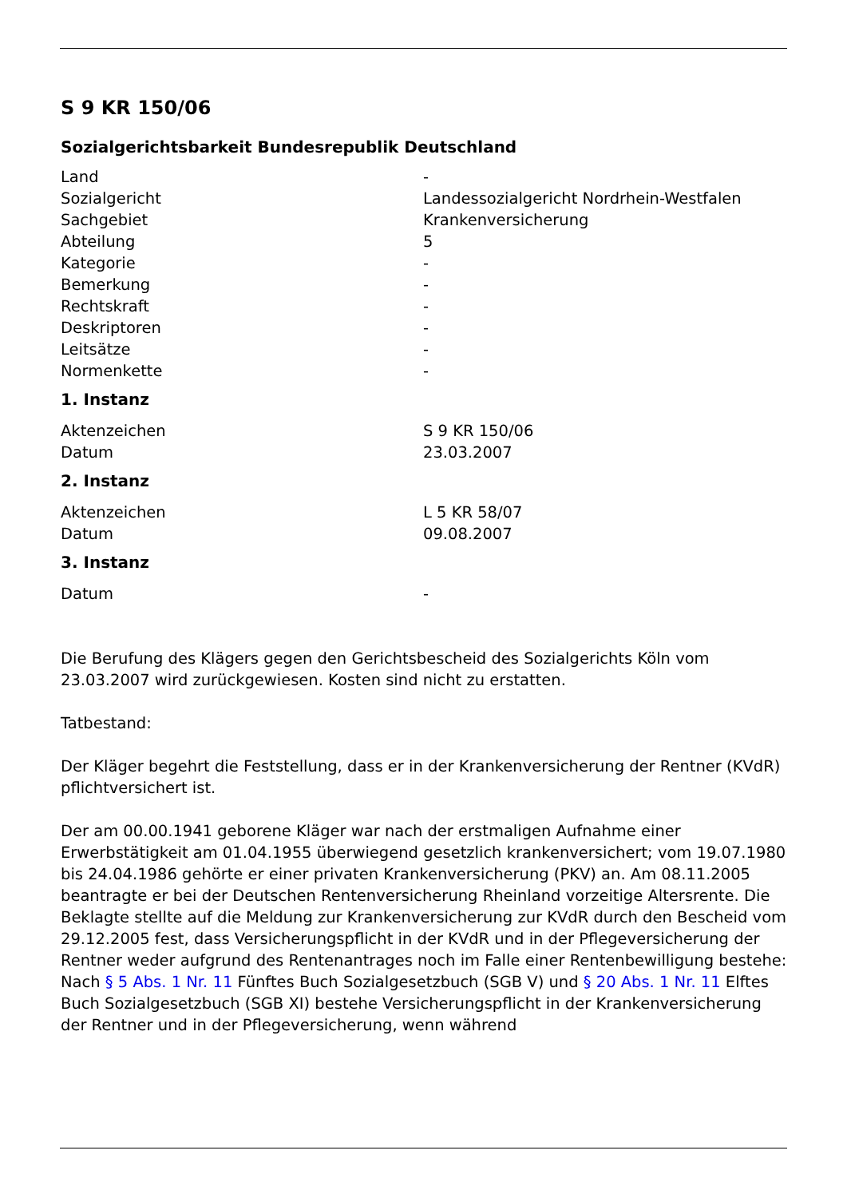S 9 KR 150/06
Sozialgerichtsbarkeit Bundesrepublik Deutschland
| Land | - |
| Sozialgericht | Landessozialgericht Nordrhein-Westfalen |
| Sachgebiet | Krankenversicherung |
| Abteilung | 5 |
| Kategorie | - |
| Bemerkung | - |
| Rechtskraft | - |
| Deskriptoren | - |
| Leitsätze | - |
| Normenkette | - |
1. Instanz
| Aktenzeichen | S 9 KR 150/06 |
| Datum | 23.03.2007 |
2. Instanz
| Aktenzeichen | L 5 KR 58/07 |
| Datum | 09.08.2007 |
3. Instanz
| Datum | - |
Die Berufung des Klägers gegen den Gerichtsbescheid des Sozialgerichts Köln vom 23.03.2007 wird zurückgewiesen. Kosten sind nicht zu erstatten.
Tatbestand:
Der Kläger begehrt die Feststellung, dass er in der Krankenversicherung der Rentner (KVdR) pflichtversichert ist.
Der am 00.00.1941 geborene Kläger war nach der erstmaligen Aufnahme einer Erwerbstätigkeit am 01.04.1955 überwiegend gesetzlich krankenversichert; vom 19.07.1980 bis 24.04.1986 gehörte er einer privaten Krankenversicherung (PKV) an. Am 08.11.2005 beantragte er bei der Deutschen Rentenversicherung Rheinland vorzeitige Altersrente. Die Beklagte stellte auf die Meldung zur Krankenversicherung zur KVdR durch den Bescheid vom 29.12.2005 fest, dass Versicherungspflicht in der KVdR und in der Pflegeversicherung der Rentner weder aufgrund des Rentenantrages noch im Falle einer Rentenbewilligung bestehe: Nach § 5 Abs. 1 Nr. 11 Fünftes Buch Sozialgesetzbuch (SGB V) und § 20 Abs. 1 Nr. 11 Elftes Buch Sozialgesetzbuch (SGB XI) bestehe Versicherungspflicht in der Krankenversicherung der Rentner und in der Pflegeversicherung, wenn während